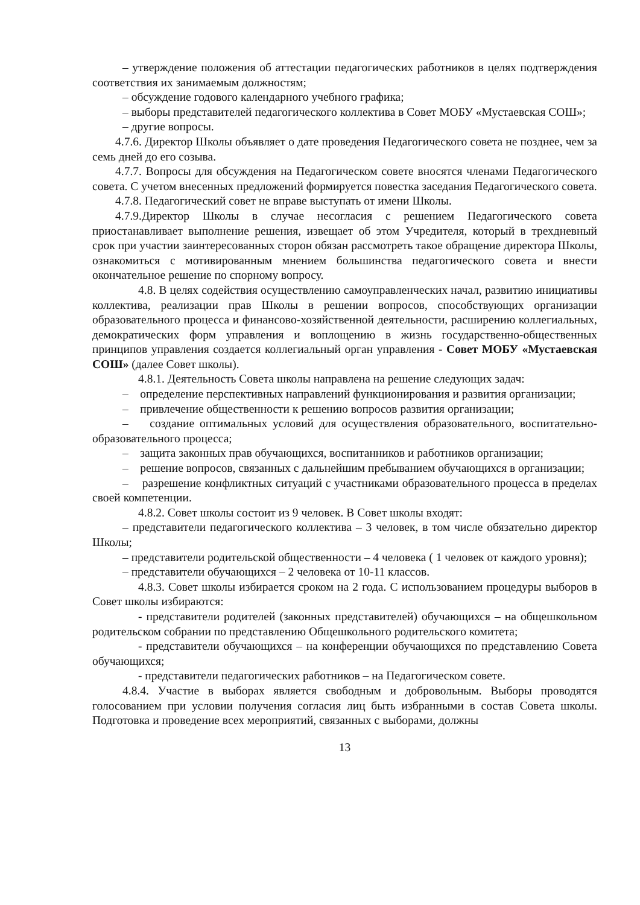– утверждение положения об аттестации педагогических работников в целях подтверждения соответствия их занимаемым должностям;
– обсуждение годового календарного учебного графика;
– выборы представителей педагогического коллектива в Совет МОБУ «Мустаевская СОШ»;
– другие вопросы.
4.7.6. Директор Школы объявляет о дате проведения Педагогического совета не позднее, чем за семь дней до его созыва.
4.7.7. Вопросы для обсуждения на Педагогическом совете вносятся членами Педагогического совета. С учетом внесенных предложений формируется повестка заседания Педагогического совета.
4.7.8. Педагогический совет не вправе выступать от имени Школы.
4.7.9.Директор Школы в случае несогласия с решением Педагогического совета приостанавливает выполнение решения, извещает об этом Учредителя, который в трехдневный срок при участии заинтересованных сторон обязан рассмотреть такое обращение директора Школы, ознакомиться с мотивированным мнением большинства педагогического совета и внести окончательное решение по спорному вопросу.
4.8. В целях содействия осуществлению самоуправленческих начал, развитию инициативы коллектива, реализации прав Школы в решении вопросов, способствующих организации образовательного процесса и финансово-хозяйственной деятельности, расширению коллегиальных, демократических форм управления и воплощению в жизнь государственно-общественных принципов управления создается коллегиальный орган управления - Совет МОБУ «Мустаевская СОШ» (далее Совет школы).
4.8.1. Деятельность Совета школы направлена на решение следующих задач:
– определение перспективных направлений функционирования и развития организации;
– привлечение общественности к решению вопросов развития организации;
– создание оптимальных условий для осуществления образовательного, воспитательно-образовательного процесса;
– защита законных прав обучающихся, воспитанников и работников организации;
– решение вопросов, связанных с дальнейшим пребыванием обучающихся в организации;
– разрешение конфликтных ситуаций с участниками образовательного процесса в пределах своей компетенции.
4.8.2. Совет школы состоит из 9 человек. В Совет школы входят:
– представители педагогического коллектива – 3 человек, в том числе обязательно директор Школы;
– представители родительской общественности – 4 человека ( 1 человек от каждого уровня);
– представители обучающихся – 2 человека от 10-11 классов.
4.8.3. Совет школы избирается сроком на 2 года. С использованием процедуры выборов в Совет школы избираются:
- представители родителей (законных представителей) обучающихся – на общешкольном родительском собрании по представлению Общешкольного родительского комитета;
- представители обучающихся – на конференции обучающихся по представлению Совета обучающихся;
- представители педагогических работников – на Педагогическом совете.
4.8.4. Участие в выборах является свободным и добровольным. Выборы проводятся голосованием при условии получения согласия лиц быть избранными в состав Совета школы. Подготовка и проведение всех мероприятий, связанных с выборами, должны
13